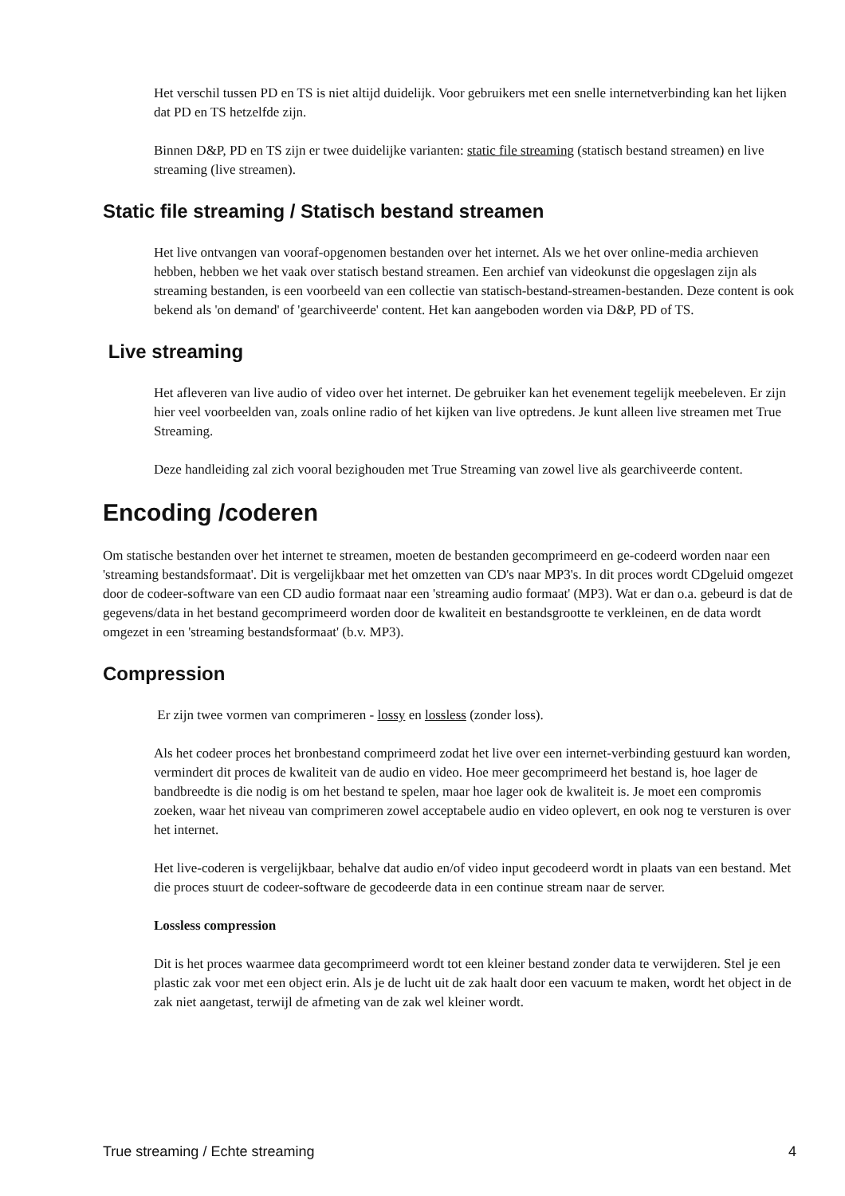Het verschil tussen PD en TS is niet altijd duidelijk. Voor gebruikers met een snelle internetverbinding kan het lijken dat PD en TS hetzelfde zijn.
Binnen D&P, PD en TS zijn er twee duidelijke varianten: static file streaming (statisch bestand streamen) en live streaming (live streamen).
Static file streaming / Statisch bestand streamen
Het live ontvangen van vooraf-opgenomen bestanden over het internet. Als we het over online-media archieven hebben, hebben we het vaak over statisch bestand streamen. Een archief van videokunst die opgeslagen zijn als streaming bestanden, is een voorbeeld van een collectie van statisch-bestand-streamen-bestanden. Deze content is ook bekend als 'on demand' of 'gearchiveerde' content. Het kan aangeboden worden via D&P, PD of TS.
Live streaming
Het afleveren van live audio of video over het internet. De gebruiker kan het evenement tegelijk meebeleven. Er zijn hier veel voorbeelden van, zoals online radio of het kijken van live optredens. Je kunt alleen live streamen met True Streaming.
Deze handleiding zal zich vooral bezighouden met True Streaming van zowel live als gearchiveerde content.
Encoding /coderen
Om statische bestanden over het internet te streamen, moeten de bestanden gecomprimeerd en ge-codeerd worden naar een 'streaming bestandsformaat'. Dit is vergelijkbaar met het omzetten van CD's naar MP3's. In dit proces wordt CDgeluid omgezet door de codeer-software van een CD audio formaat naar een 'streaming audio formaat' (MP3). Wat er dan o.a. gebeurd is dat de gegevens/data in het bestand gecomprimeerd worden door de kwaliteit en bestandsgrootte te verkleinen, en de data wordt omgezet in een 'streaming bestandsformaat' (b.v. MP3).
Compression
Er zijn twee vormen van comprimeren - lossy en lossless (zonder loss).
Als het codeer proces het bronbestand comprimeerd zodat het live over een internet-verbinding gestuurd kan worden, vermindert dit proces de kwaliteit van de audio en video. Hoe meer gecomprimeerd het bestand is, hoe lager de bandbreedte is die nodig is om het bestand te spelen, maar hoe lager ook de kwaliteit is. Je moet een compromis zoeken, waar het niveau van comprimeren zowel acceptabele audio en video oplevert, en ook nog te versturen is over het internet.
Het live-coderen is vergelijkbaar, behalve dat audio en/of video input gecodeerd wordt in plaats van een bestand. Met die proces stuurt de codeer-software de gecodeerde data in een continue stream naar de server.
Lossless compression
Dit is het proces waarmee data gecomprimeerd wordt tot een kleiner bestand zonder data te verwijderen. Stel je een plastic zak voor met een object erin. Als je de lucht uit de zak haalt door een vacuum te maken, wordt het object in de zak niet aangetast, terwijl de afmeting van de zak wel kleiner wordt.
True streaming / Echte streaming 4